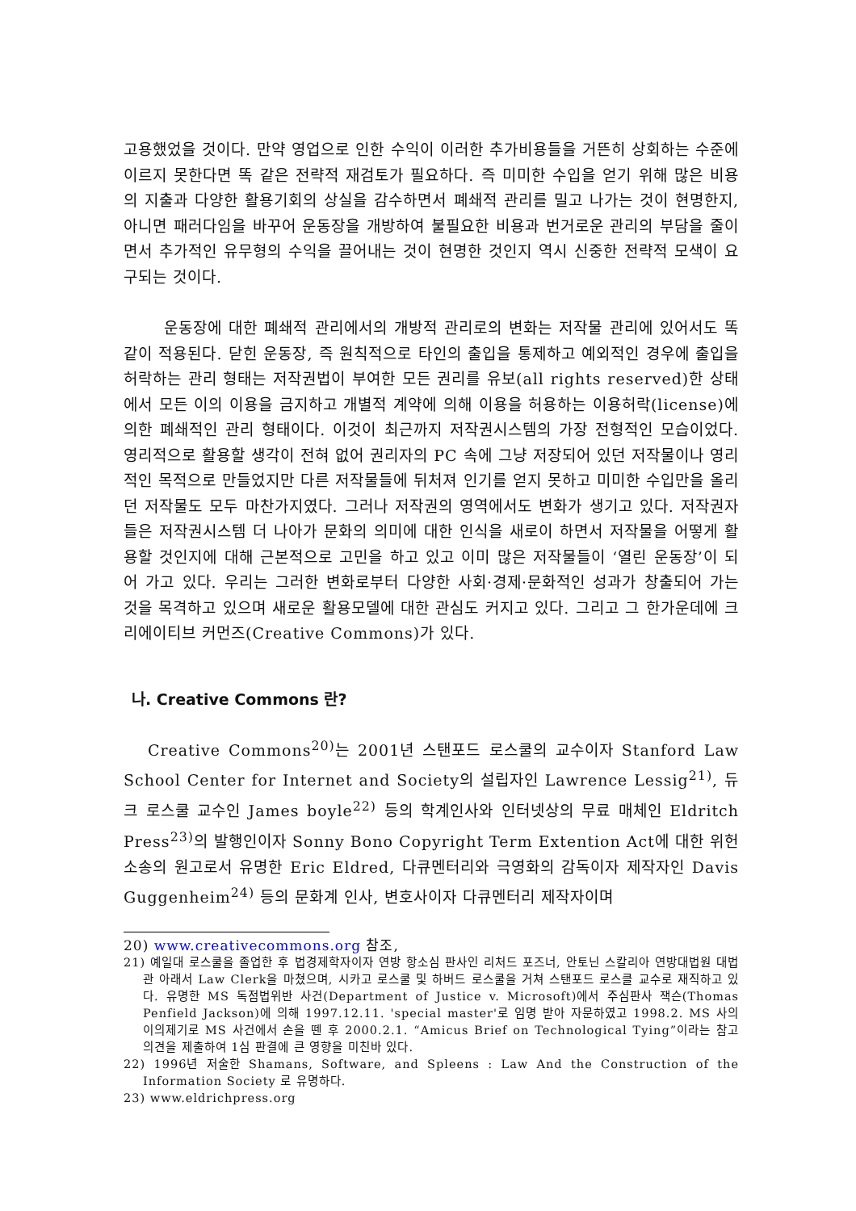고용했었을 것이다. 만약 영업으로 인한 수익이 이러한 추가비용들을 거뜬히 상회하는 수준에 이르지 못한다면 똑 같은 전략적 재검토가 필요하다. 즉 미미한 수입을 얻기 위해 많은 비용의 지출과 다양한 활용기회의 상실을 감수하면서 폐쇄적 관리를 밀고 나가는 것이 현명한지, 아니면 패러다임을 바꾸어 운동장을 개방하여 불필요한 비용과 번거로운 관리의 부담을 줄이면서 추가적인 유무형의 수익을 끌어내는 것이 현명한 것인지 역시 신중한 전략적 모색이 요구되는 것이다.
운동장에 대한 폐쇄적 관리에서의 개방적 관리로의 변화는 저작물 관리에 있어서도 똑 같이 적용된다. 닫힌 운동장, 즉 원칙적으로 타인의 출입을 통제하고 예외적인 경우에 출입을 허락하는 관리 형태는 저작권법이 부여한 모든 권리를 유보(all rights reserved)한 상태에서 모든 이의 이용을 금지하고 개별적 계약에 의해 이용을 허용하는 이용허락(license)에 의한 폐쇄적인 관리 형태이다. 이것이 최근까지 저작권시스템의 가장 전형적인 모습이었다. 영리적으로 활용할 생각이 전혀 없어 권리자의 PC 속에 그냥 저장되어 있던 저작물이나 영리적인 목적으로 만들었지만 다른 저작물들에 뒤처져 인기를 얻지 못하고 미미한 수입만을 올리던 저작물도 모두 마찬가지였다. 그러나 저작권의 영역에서도 변화가 생기고 있다. 저작권자들은 저작권시스템 더 나아가 문화의 의미에 대한 인식을 새로이 하면서 저작물을 어떻게 활용할 것인지에 대해 근본적으로 고민을 하고 있고 이미 많은 저작물들이 ‘열린 운동장’이 되어 가고 있다. 우리는 그러한 변화로부터 다양한 사회·경제·문화적인 성과가 창출되어 가는 것을 목격하고 있으며 새로운 활용모델에 대한 관심도 커지고 있다. 그리고 그 한가운데에 크리에이티브 커먼즈(Creative Commons)가 있다.
나. Creative Commons 란?
Creative Commons<sup>20)</sup>는 2001년 스탠포드 로스쿨의 교수이자 Stanford Law School Center for Internet and Society의 설립자인 Lawrence Lessig<sup>21)</sup>, 듀크 로스쿨 교수인 James boyle<sup>22)</sup> 등의 학계인사와 인터넷상의 무료 매체인 Eldritch Press<sup>23)</sup>의 발행인이자 Sonny Bono Copyright Term Extention Act에 대한 위헌 소송의 원고로서 유명한 Eric Eldred, 다큐멘터리와 극영화의 감독이자 제작자인 Davis Guggenheim<sup>24)</sup> 등의 문화계 인사, 변호사이자 다큐멘터리 제작자이며
20) www.creativecommons.org 참조,
21) 예일대 로스쿨을 졸업한 후 법경제학자이자 연방 항소심 판사인 리처드 포즈너, 안토닌 스칼리아 연방대법원 대법관 아래서 Law Clerk을 마쳤으며, 시카고 로스쿨 및 하버드 로스쿨을 거쳐 스탠포드 로스클 교수로 재직하고 있다. 유명한 MS 독점법위반 사건(Department of Justice v. Microsoft)에서 주심판사 잭슨(Thomas Penfield Jackson)에 의해 1997.12.11. 'special master'로 임명 받아 자문하였고 1998.2. MS 사의 이의제기로 MS 사건에서 손을 뗀 후 2000.2.1. “Amicus Brief on Technological Tying”이라는 참고 의견을 제출하여 1심 판결에 큰 영향을 미친바 있다.
22) 1996년 저술한 Shamans, Software, and Spleens : Law And the Construction of the Information Society 로 유명하다.
23) www.eldrichpress.org